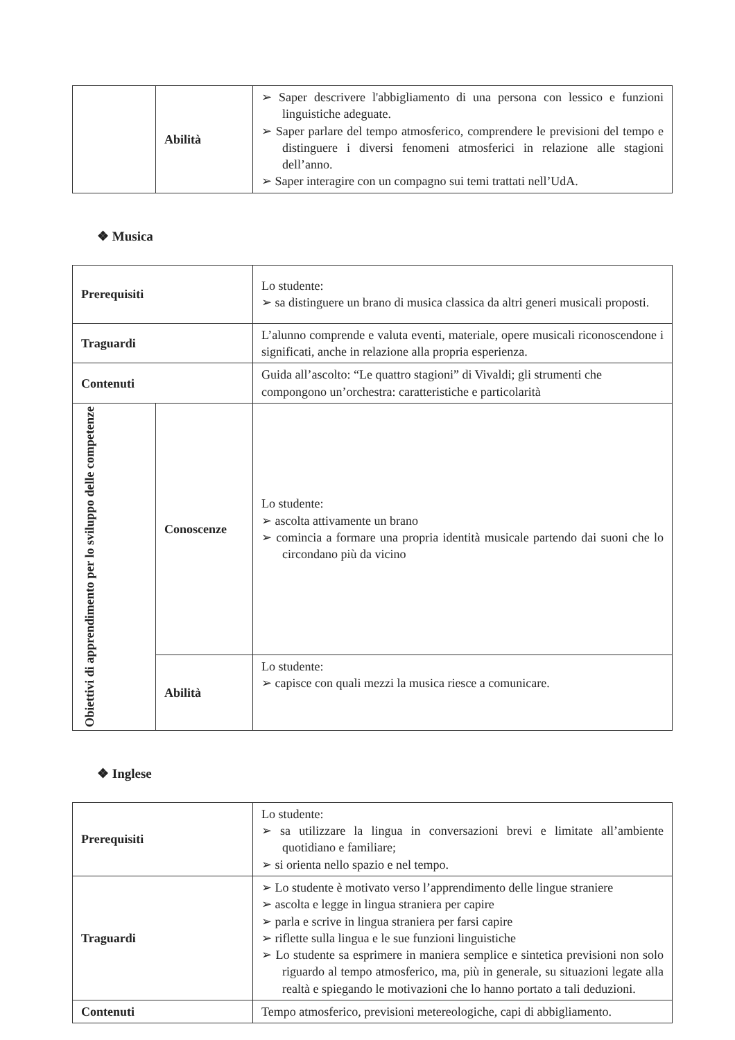| | Abilità | ➢ Saper descrivere l'abbigliamento di una persona con lessico e funzioni linguistiche adeguate. ➢ Saper parlare del tempo atmosferico, comprendere le previsioni del tempo e distinguere i diversi fenomeni atmosferici in relazione alle stagioni dell’anno. ➢ Saper interagire con un compagno sui temi trattati nell’UdA. |
❖ Musica
| Prerequisiti | | Lo studente: ➢ sa distinguere un brano di musica classica da altri generi musicali proposti. |
| Traguardi | | L’alunno comprende e valuta eventi, materiale, opere musicali riconoscendone i significati, anche in relazione alla propria esperienza. |
| Contenuti | | Guida all’ascolto: “Le quattro stagioni” di Vivaldi; gli strumenti che compongono un’orchestra: caratteristiche e particolarità |
| Obiettivi di apprendimento per lo sviluppo delle competenze | Conoscenze | Lo studente: ➢ ascolta attivamente un brano ➢ comincia a formare una propria identità musicale partendo dai suoni che lo circondano più da vicino |
| | Abilità | Lo studente: ➢ capisce con quali mezzi la musica riesce a comunicare. |
❖ Inglese
| Prerequisiti | Lo studente: ➢ sa utilizzare la lingua in conversazioni brevi e limitate all’ambiente quotidiano e familiare; ➢ si orienta nello spazio e nel tempo. |
| Traguardi | ➢ Lo studente è motivato verso l’apprendimento delle lingue straniere ➢ ascolta e legge in lingua straniera per capire ➢ parla e scrive in lingua straniera per farsi capire ➢ riflette sulla lingua e le sue funzioni linguistiche ➢ Lo studente sa esprimere in maniera semplice e sintetica previsioni non solo riguardo al tempo atmosferico, ma, più in generale, su situazioni legate alla realtà e spiegando le motivazioni che lo hanno portato a tali deduzioni. |
| Contenuti | Tempo atmosferico, previsioni metereologiche, capi di abbigliamento. |